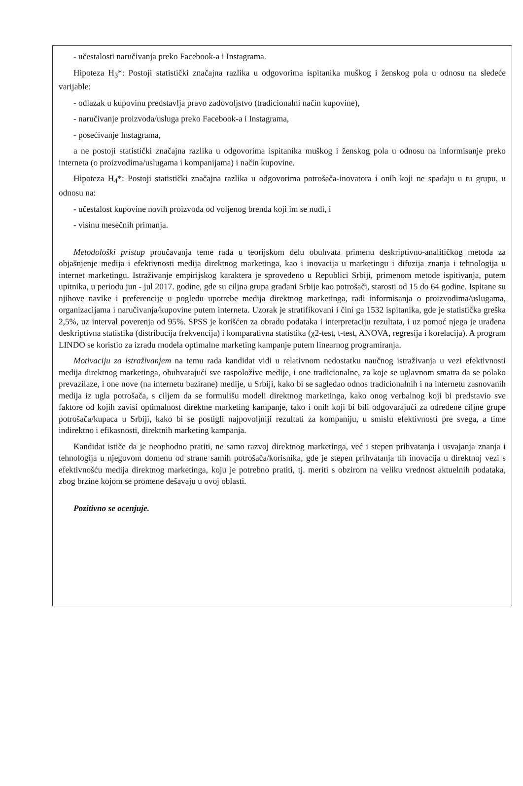- učestalosti naručivanja preko Facebook-a i Instagrama.
Hipoteza H<sub>3</sub>*: Postoji statistički značajna razlika u odgovorima ispitanika muškog i ženskog pola u odnosu na sledeće varijable:
- odlazak u kupovinu predstavlja pravo zadovoljstvo (tradicionalni način kupovine),
- naručivanje proizvoda/usluga preko Facebook-a i Instagrama,
- posećivanje Instagrama,
a ne postoji statistički značajna razlika u odgovorima ispitanika muškog i ženskog pola u odnosu na informisanje preko interneta (o proizvodima/uslugama i kompanijama) i način kupovine.
Hipoteza H<sub>4</sub>*: Postoji statistički značajna razlika u odgovorima potrošača-inovatora i onih koji ne spadaju u tu grupu, u odnosu na:
- učestalost kupovine novih proizvoda od voljenog brenda koji im se nudi, i
- visinu mesečnih primanja.
Metodološki pristup proučavanja teme rada u teorijskom delu obuhvata primenu deskriptivno-analitičkog metoda za objašnjenje medija i efektivnosti medija direktnog marketinga, kao i inovacija u marketingu i difuzija znanja i tehnologija u internet marketingu. Istraživanje empirijskog karaktera je sprovedeno u Republici Srbiji, primenom metode ispitivanja, putem upitnika, u periodu jun - jul 2017. godine, gde su ciljna grupa građani Srbije kao potrošači, starosti od 15 do 64 godine. Ispitane su njihove navike i preferencije u pogledu upotrebe medija direktnog marketinga, radi informisanja o proizvodima/uslugama, organizacijama i naručivanja/kupovine putem interneta. Uzorak je stratifikovani i čini ga 1532 ispitanika, gde je statistička greška 2,5%, uz interval poverenja od 95%. SPSS je korišćen za obradu podataka i interpretaciju rezultata, i uz pomoć njega je urađena deskriptivna statistika (distribucija frekvencija) i komparativna statistika (χ2-test, t-test, ANOVA, regresija i korelacija). A program LINDO se koristio za izradu modela optimalne marketing kampanje putem linearnog programiranja.
Motivaciju za istraživanjem na temu rada kandidat vidi u relativnom nedostatku naučnog istraživanja u vezi efektivnosti medija direktnog marketinga, obuhvatajući sve raspoložive medije, i one tradicionalne, za koje se uglavnom smatra da se polako prevazilaze, i one nove (na internetu bazirane) medije, u Srbiji, kako bi se sagledao odnos tradicionalnih i na internetu zasnovanih medija iz ugla potrošača, s ciljem da se formulišu modeli direktnog marketinga, kako onog verbalnog koji bi predstavio sve faktore od kojih zavisi optimalnost direktne marketing kampanje, tako i onih koji bi bili odgovarajući za određene ciljne grupe potrošača/kupaca u Srbiji, kako bi se postigli najpovoljniji rezultati za kompaniju, u smislu efektivnosti pre svega, a time indirektno i efikasnosti, direktnih marketing kampanja.
Kandidat ističe da je neophodno pratiti, ne samo razvoj direktnog marketinga, već i stepen prihvatanja i usvajanja znanja i tehnologija u njegovom domenu od strane samih potrošača/korisnika, gde je stepen prihvatanja tih inovacija u direktnoj vezi s efektivnošću medija direktnog marketinga, koju je potrebno pratiti, tj. meriti s obzirom na veliku vrednost aktuelnih podataka, zbog brzine kojom se promene dešavaju u ovoj oblasti.
Pozitivno se ocenjuje.